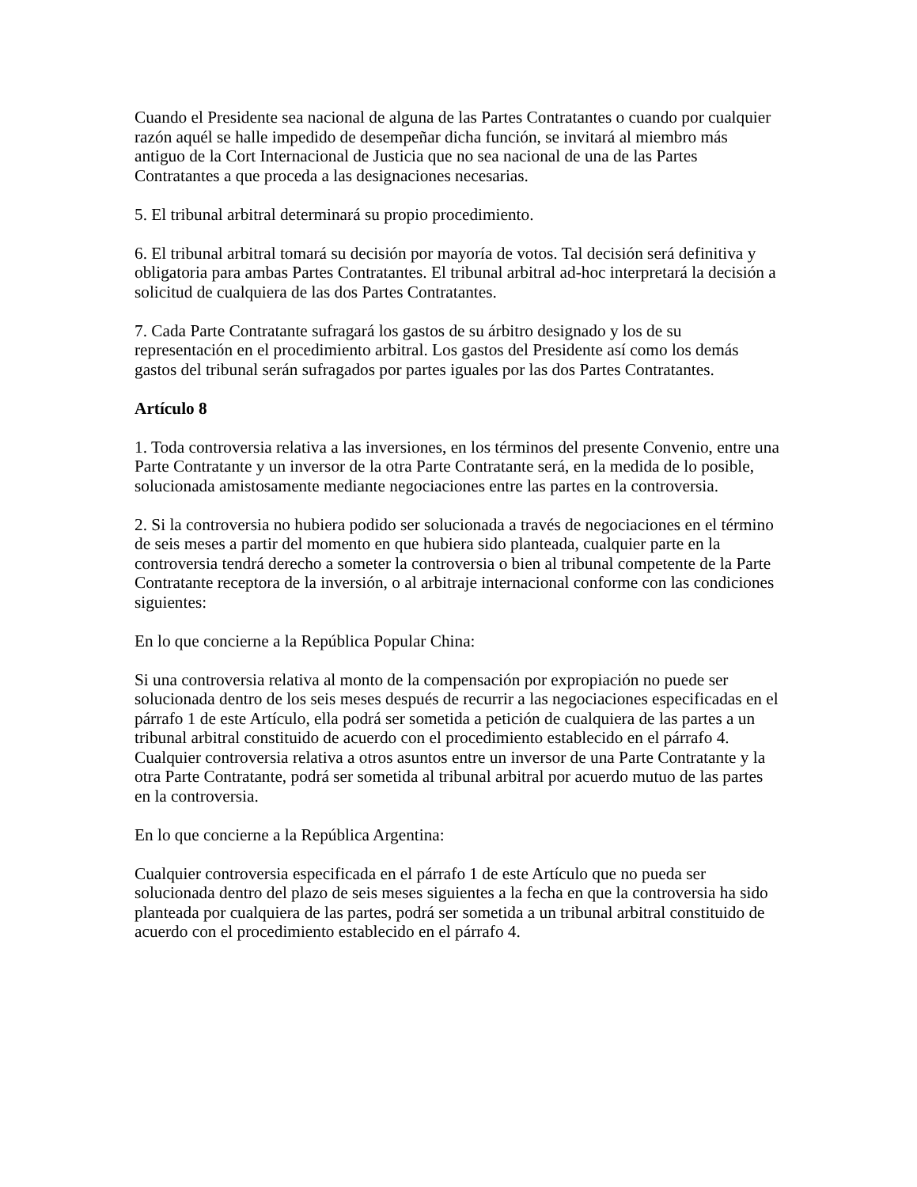Cuando el Presidente sea nacional de alguna de las Partes Contratantes o cuando por cualquier razón aquél se halle impedido de desempeñar dicha función, se invitará al miembro más antiguo de la Cort Internacional de Justicia que no sea nacional de una de las Partes Contratantes a que proceda a las designaciones necesarias.
5. El tribunal arbitral determinará su propio procedimiento.
6. El tribunal arbitral tomará su decisión por mayoría de votos. Tal decisión será definitiva y obligatoria para ambas Partes Contratantes. El tribunal arbitral ad-hoc interpretará la decisión a solicitud de cualquiera de las dos Partes Contratantes.
7. Cada Parte Contratante sufragará los gastos de su árbitro designado y los de su representación en el procedimiento arbitral. Los gastos del Presidente así como los demás gastos del tribunal serán sufragados por partes iguales por las dos Partes Contratantes.
Artículo 8
1. Toda controversia relativa a las inversiones, en los términos del presente Convenio, entre una Parte Contratante y un inversor de la otra Parte Contratante será, en la medida de lo posible, solucionada amistosamente mediante negociaciones entre las partes en la controversia.
2. Si la controversia no hubiera podido ser solucionada a través de negociaciones en el término de seis meses a partir del momento en que hubiera sido planteada, cualquier parte en la controversia tendrá derecho a someter la controversia o bien al tribunal competente de la Parte Contratante receptora de la inversión, o al arbitraje internacional conforme con las condiciones siguientes:
En lo que concierne a la República Popular China:
Si una controversia relativa al monto de la compensación por expropiación no puede ser solucionada dentro de los seis meses después de recurrir a las negociaciones especificadas en el párrafo 1 de este Artículo, ella podrá ser sometida a petición de cualquiera de las partes a un tribunal arbitral constituido de acuerdo con el procedimiento establecido en el párrafo 4. Cualquier controversia relativa a otros asuntos entre un inversor de una Parte Contratante y la otra Parte Contratante, podrá ser sometida al tribunal arbitral por acuerdo mutuo de las partes en la controversia.
En lo que concierne a la República Argentina:
Cualquier controversia especificada en el párrafo 1 de este Artículo que no pueda ser solucionada dentro del plazo de seis meses siguientes a la fecha en que la controversia ha sido planteada por cualquiera de las partes, podrá ser sometida a un tribunal arbitral constituido de acuerdo con el procedimiento establecido en el párrafo 4.